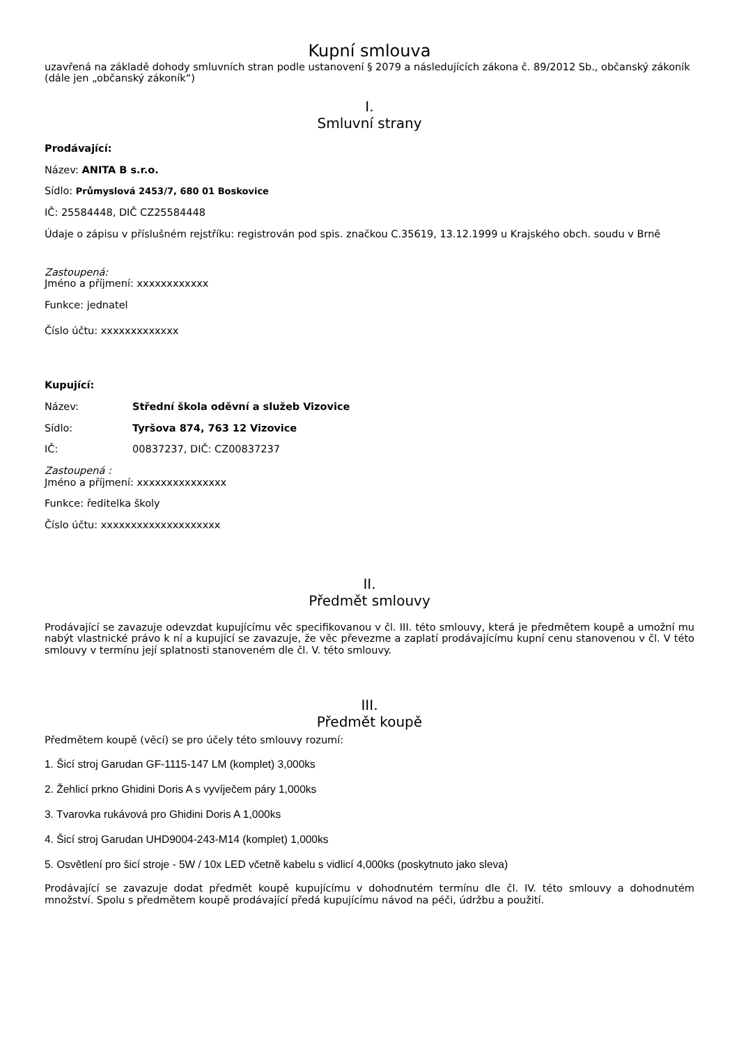Kupní smlouva
uzavřená na základě dohody smluvních stran podle ustanovení § 2079 a následujících zákona č. 89/2012 Sb., občanský zákoník (dále jen „občanský zákoník“)
I.
Smluvní strany
Prodávající:
Název: ANITA B s.r.o.
Sídlo: Průmyslová 2453/7, 680 01 Boskovice
IČ: 25584448, DIČ CZ25584448
Údaje o zápisu v příslušném rejstříku: registrován pod spis. značkou C.35619, 13.12.1999 u Krajského obch. soudu v Brně
Zastoupená:
Jméno a příjmení: xxxxxxxxxxxx
Funkce: jednatel
Číslo účtu: xxxxxxxxxxxxx
Kupující:
Název: Střední škola oděvní a služeb Vizovice
Sídlo: Tyršova 874, 763 12 Vizovice
IČ: 00837237, DIČ: CZ00837237
Zastoupená :
Jméno a příjmení: xxxxxxxxxxxxxxx
Funkce: ředitelka školy
Číslo účtu: xxxxxxxxxxxxxxxxxxxx
II.
Předmět smlouvy
Prodávající se zavazuje odevzdat kupujícímu věc specifikovanou v čl. III. této smlouvy, která je předmětem koupě a umožní mu nabýt vlastnické právo k ní a kupující se zavazuje, že věc převezme a zaplatí prodávajícímu kupní cenu stanovenou v čl. V této smlouvy v termínu její splatnosti stanoveném dle čl. V. této smlouvy.
III.
Předmět koupě
Předmětem koupě (věcí) se pro účely této smlouvy rozumí:
1. Šicí stroj Garudan GF-1115-147 LM (komplet) 3,000ks
2. Žehlicí prkno Ghidini Doris A s vyvíječem páry 1,000ks
3. Tvarovka rukávová pro Ghidini Doris A 1,000ks
4. Šicí stroj Garudan UHD9004-243-M14 (komplet) 1,000ks
5. Osvětlení pro šicí stroje - 5W / 10x LED včetně kabelu s vidlicí 4,000ks (poskytnuto jako sleva)
Prodávající se zavazuje dodat předmět koupě kupujícímu v dohodnutém termínu dle čl. IV. této smlouvy a dohodnutém množství. Spolu s předmětem koupě prodávající předá kupujícímu návod na péči, údržbu a použití.